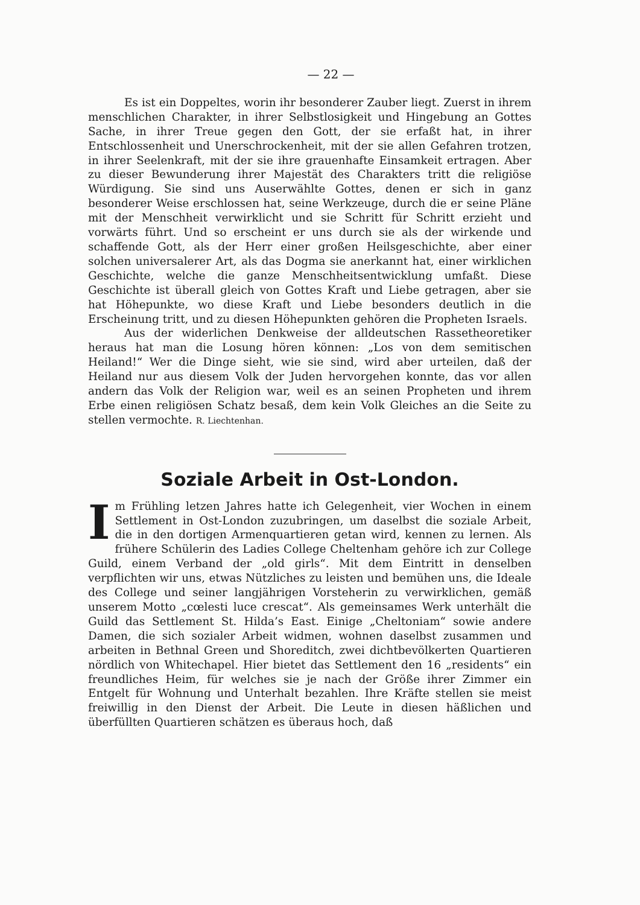— 22 —
Es ist ein Doppeltes, worin ihr besonderer Zauber liegt. Zuerst in ihrem menschlichen Charakter, in ihrer Selbstlosigkeit und Hingebung an Gottes Sache, in ihrer Treue gegen den Gott, der sie erfaßt hat, in ihrer Entschlossenheit und Unerschrockenheit, mit der sie allen Gefahren trotzen, in ihrer Seelenkraft, mit der sie ihre grauenhafte Einsamkeit ertragen. Aber zu dieser Bewunderung ihrer Majestät des Charakters tritt die religiöse Würdigung. Sie sind uns Auserwählte Gottes, denen er sich in ganz besonderer Weise erschlossen hat, seine Werkzeuge, durch die er seine Pläne mit der Menschheit verwirklicht und sie Schritt für Schritt erzieht und vorwärts führt. Und so erscheint er uns durch sie als der wirkende und schaffende Gott, als der Herr einer großen Heilsgeschichte, aber einer solchen universalerer Art, als das Dogma sie anerkannt hat, einer wirklichen Geschichte, welche die ganze Menschheitsentwicklung umfaßt. Diese Geschichte ist überall gleich von Gottes Kraft und Liebe getragen, aber sie hat Höhepunkte, wo diese Kraft und Liebe besonders deutlich in die Erscheinung tritt, und zu diesen Höhepunkten gehören die Propheten Israels.
Aus der widerlichen Denkweise der alldeutschen Rassetheoretiker heraus hat man die Losung hören können: „Los von dem semitischen Heiland!“ Wer die Dinge sieht, wie sie sind, wird aber urteilen, daß der Heiland nur aus diesem Volk der Juden hervorgehen konnte, das vor allen andern das Volk der Religion war, weil es an seinen Propheten und ihrem Erbe einen religiösen Schatz besaß, dem kein Volk Gleiches an die Seite zu stellen vermochte. R. Liechtenhan.
Soziale Arbeit in Ost-London.
Im Frühling letzen Jahres hatte ich Gelegenheit, vier Wochen in einem Settlement in Ost-London zuzubringen, um daselbst die soziale Arbeit, die in den dortigen Armenquartieren getan wird, kennen zu lernen. Als frühere Schülerin des Ladies College Cheltenham gehöre ich zur College Guild, einem Verband der „old girls“. Mit dem Eintritt in denselben verpflichten wir uns, etwas Nützliches zu leisten und bemühen uns, die Ideale des College und seiner langjährigen Vorsteherin zu verwirklichen, gemäß unserem Motto „cœlesti luce crescat“. Als gemeinsames Werk unterhält die Guild das Settlement St. Hilda’s East. Einige „Cheltoniam“ sowie andere Damen, die sich sozialer Arbeit widmen, wohnen daselbst zusammen und arbeiten in Bethnal Green und Shoreditch, zwei dichtbevölkerten Quartieren nördlich von Whitechapel. Hier bietet das Settlement den 16 „residents“ ein freundliches Heim, für welches sie je nach der Größe ihrer Zimmer ein Entgelt für Wohnung und Unterhalt bezahlen. Ihre Kräfte stellen sie meist freiwillig in den Dienst der Arbeit. Die Leute in diesen häßlichen und überfüllten Quartieren schätzen es überaus hoch, daß